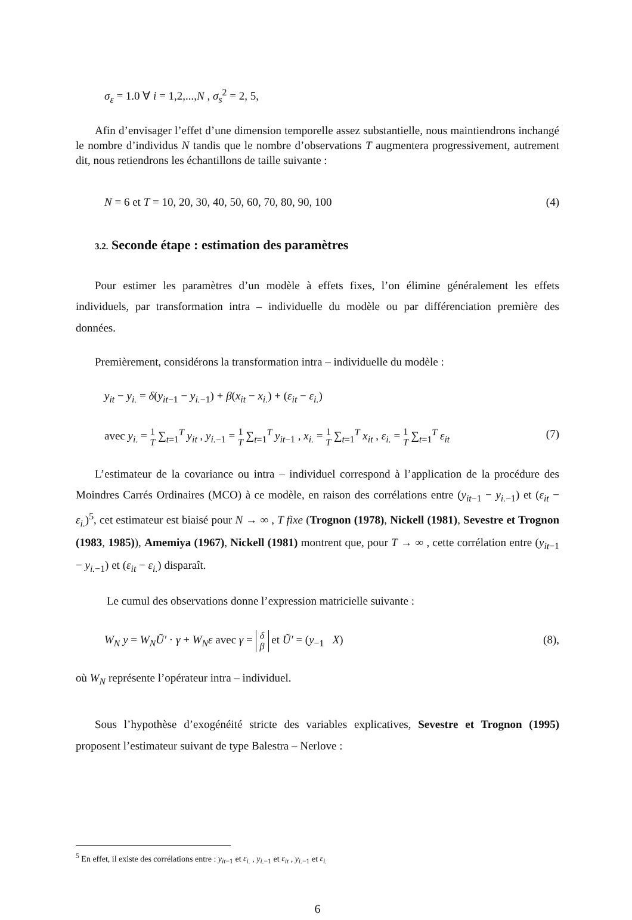σ<sub>ε</sub> = 1.0 ∀ i = 1,2,...,N , σ<sub>s</sub><sup>2</sup> = 2, 5,
Afin d’envisager l’effet d’une dimension temporelle assez substantielle, nous maintiendrons inchangé le nombre d’individus N tandis que le nombre d’observations T augmentera progressivement, autrement dit, nous retiendrons les échantillons de taille suivante :
N = 6 et T = 10, 20, 30, 40, 50, 60, 70, 80, 90, 100 (4)
3.2. Seconde étape : estimation des paramètres
Pour estimer les paramètres d’un modèle à effets fixes, l’on élimine généralement les effets individuels, par transformation intra – individuelle du modèle ou par différenciation première des données.
Premièrement, considérons la transformation intra – individuelle du modèle :
y<sub>it</sub> − y<sub>i.</sub> = δ(y<sub>it−1</sub> − y<sub>i.−1</sub>) + β(x<sub>it</sub> − x<sub>i.</sub>) + (ε<sub>it</sub> − ε<sub>i.</sub>)
avec y<sub>i.</sub> = 1
T ∑<sub>t=1</sub><sup>T</sup> y<sub>it</sub> , y<sub>i.−1</sub> = 1
T ∑<sub>t=1</sub><sup>T</sup> y<sub>it−1</sub> , x<sub>i.</sub> = 1
T ∑<sub>t=1</sub><sup>T</sup> x<sub>it</sub> , ε<sub>i.</sub> = 1
T ∑<sub>t=1</sub><sup>T</sup> ε<sub>it</sub> (7)
L’estimateur de la covariance ou intra – individuel correspond à l’application de la procédure des Moindres Carrés Ordinaires (MCO) à ce modèle, en raison des corrélations entre (y<sub>it−1</sub> − y<sub>i.−1</sub>) et (ε<sub>it</sub> − ε<sub>i.</sub>)<sup>5</sup>, cet estimateur est biaisé pour N → ∞ , T fixe (Trognon (1978), Nickell (1981), Sevestre et Trognon (1983, 1985)), Amemiya (1967), Nickell (1981) montrent que, pour T → ∞ , cette corrélation entre (y<sub>it−1</sub> − y<sub>i.−1</sub>) et (ε<sub>it</sub> − ε<sub>i.</sub>) disparaît.
Le cumul des observations donne l’expression matricielle suivante :
W<sub>N</sub> y = W<sub>N</sub>Ũ′ · γ + W<sub>N</sub>ε avec γ = δ
β et Ũ′ = (y<sub>−1</sub> X) (8),
où W<sub>N</sub> représente l’opérateur intra – individuel.
Sous l’hypothèse d’exogénéité stricte des variables explicatives, Sevestre et Trognon (1995) proposent l’estimateur suivant de type Balestra – Nerlove :
<sup>5</sup> En effet, il existe des corrélations entre : y<sub>it−1</sub> et ε<sub>i.</sub> , y<sub>i.−1</sub> et ε<sub>it</sub> , y<sub>i.−1</sub> et ε<sub>i.</sub>
6